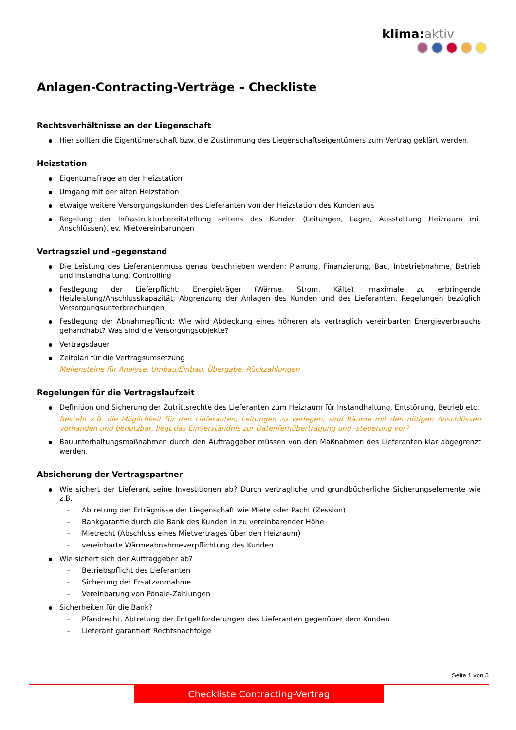klima: aktiv
Anlagen-Contracting-Verträge – Checkliste
Rechtsverhältnisse an der Liegenschaft
Hier sollten die Eigentümerschaft bzw. die Zustimmung des Liegenschaftseigentümers zum Vertrag geklärt werden.
Heizstation
Eigentumsfrage an der Heizstation
Umgang mit der alten Heizstation
etwaige weitere Versorgungskunden des Lieferanten von der Heizstation des Kunden aus
Regelung der Infrastrukturbereitstellung seitens des Kunden (Leitungen, Lager, Ausstattung Heizraum mit Anschlüssen), ev. Mietvereinbarungen
Vertragsziel und -gegenstand
Die Leistung des Lieferantenmuss genau beschrieben werden: Planung, Finanzierung, Bau, Inbetriebnahme, Betrieb und Instandhaltung, Controlling
Festlegung der Lieferpflicht: Energieträger (Wärme, Strom, Kälte), maximale zu erbringende Heizleistung/Anschlusskapazität; Abgrenzung der Anlagen des Kunden und des Lieferanten, Regelungen bezüglich Versorgungsunterbrechungen
Festlegung der Abnahmepflicht: Wie wird Abdeckung eines höheren als vertraglich vereinbarten Energieverbrauchs gehandhabt? Was sind die Versorgungsobjekte?
Vertragsdauer
Zeitplan für die Vertragsumsetzung
Meilensteine für Analyse, Umbau/Einbau, Übergabe, Rückzahlungen
Regelungen für die Vertragslaufzeit
Definition und Sicherung der Zutrittsrechte des Lieferanten zum Heizraum für Instandhaltung, Entstörung, Betrieb etc.
Besteht z.B. die Möglichkeit für den Lieferanten, Leitungen zu verlegen, sind Räume mit den nötigen Anschlüssen vorhanden und benutzbar, liegt das Einverständnis zur Datenfernübertragung und -steuerung vor?
Bauunterhaltungsmaßnahmen durch den Auftraggeber müssen von den Maßnahmen des Lieferanten klar abgegrenzt werden.
Absicherung der Vertragspartner
Wie sichert der Lieferant seine Investitionen ab? Durch vertragliche und grundbücherliche Sicherungselemente wie z.B.
- Abtretung der Erträgnisse der Liegenschaft wie Miete oder Pacht (Zession)
- Bankgarantie durch die Bank des Kunden in zu vereinbarender Höhe
- Mietrecht (Abschluss eines Mietvertrages über den Heizraum)
- vereinbarte Wärmeabnahmeverpflichtung des Kunden
Wie sichert sich der Auftraggeber ab?
- Betriebspflicht des Lieferanten
- Sicherung der Ersatzvornahme
- Vereinbarung von Pönale-Zahlungen
Sicherheiten für die Bank?
- Pfandrecht, Abtretung der Entgeltforderungen des Lieferanten gegenüber dem Kunden
- Lieferant garantiert Rechtsnachfolge
Seite 1 von 3
Checkliste Contracting-Vertrag